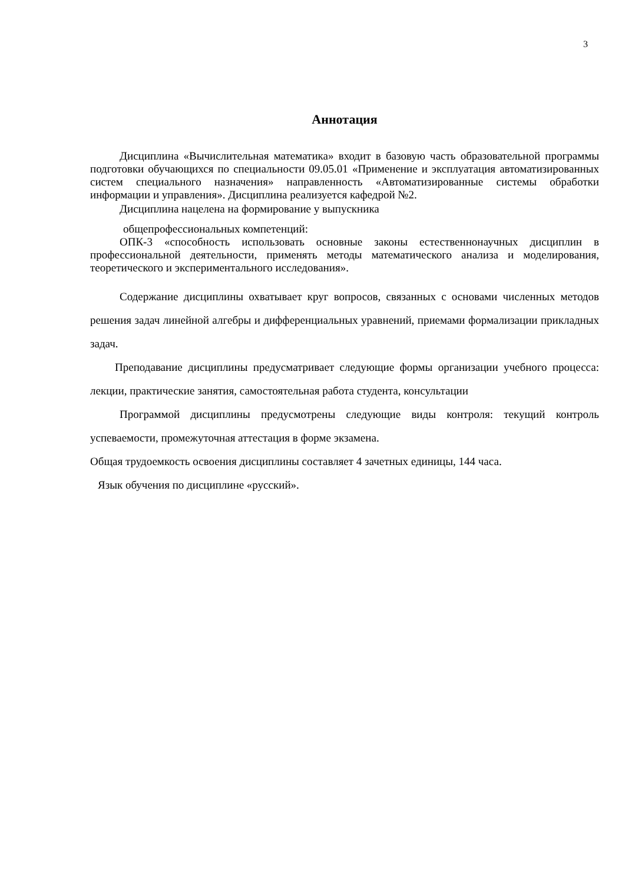3
Аннотация
Дисциплина «Вычислительная математика» входит в базовую часть образовательной программы подготовки обучающихся по специальности 09.05.01 «Применение и эксплуатация автоматизированных систем специального назначения» направленность «Автоматизированные системы обработки информации и управления». Дисциплина реализуется кафедрой №2.
Дисциплина нацелена на формирование у выпускника
общепрофессиональных компетенций:
ОПК-3 «способность использовать основные законы естественнонаучных дисциплин в профессиональной деятельности, применять методы математического анализа и моделирования, теоретического и экспериментального исследования».
Содержание дисциплины охватывает круг вопросов, связанных с основами численных методов решения задач линейной алгебры и дифференциальных уравнений, приемами формализации прикладных задач.
Преподавание дисциплины предусматривает следующие формы организации учебного процесса: лекции, практические занятия, самостоятельная работа студента, консультации
Программой дисциплины предусмотрены следующие виды контроля: текущий контроль успеваемости, промежуточная аттестация в форме экзамена.
Общая трудоемкость освоения дисциплины составляет 4 зачетных единицы, 144 часа.
Язык обучения по дисциплине «русский».